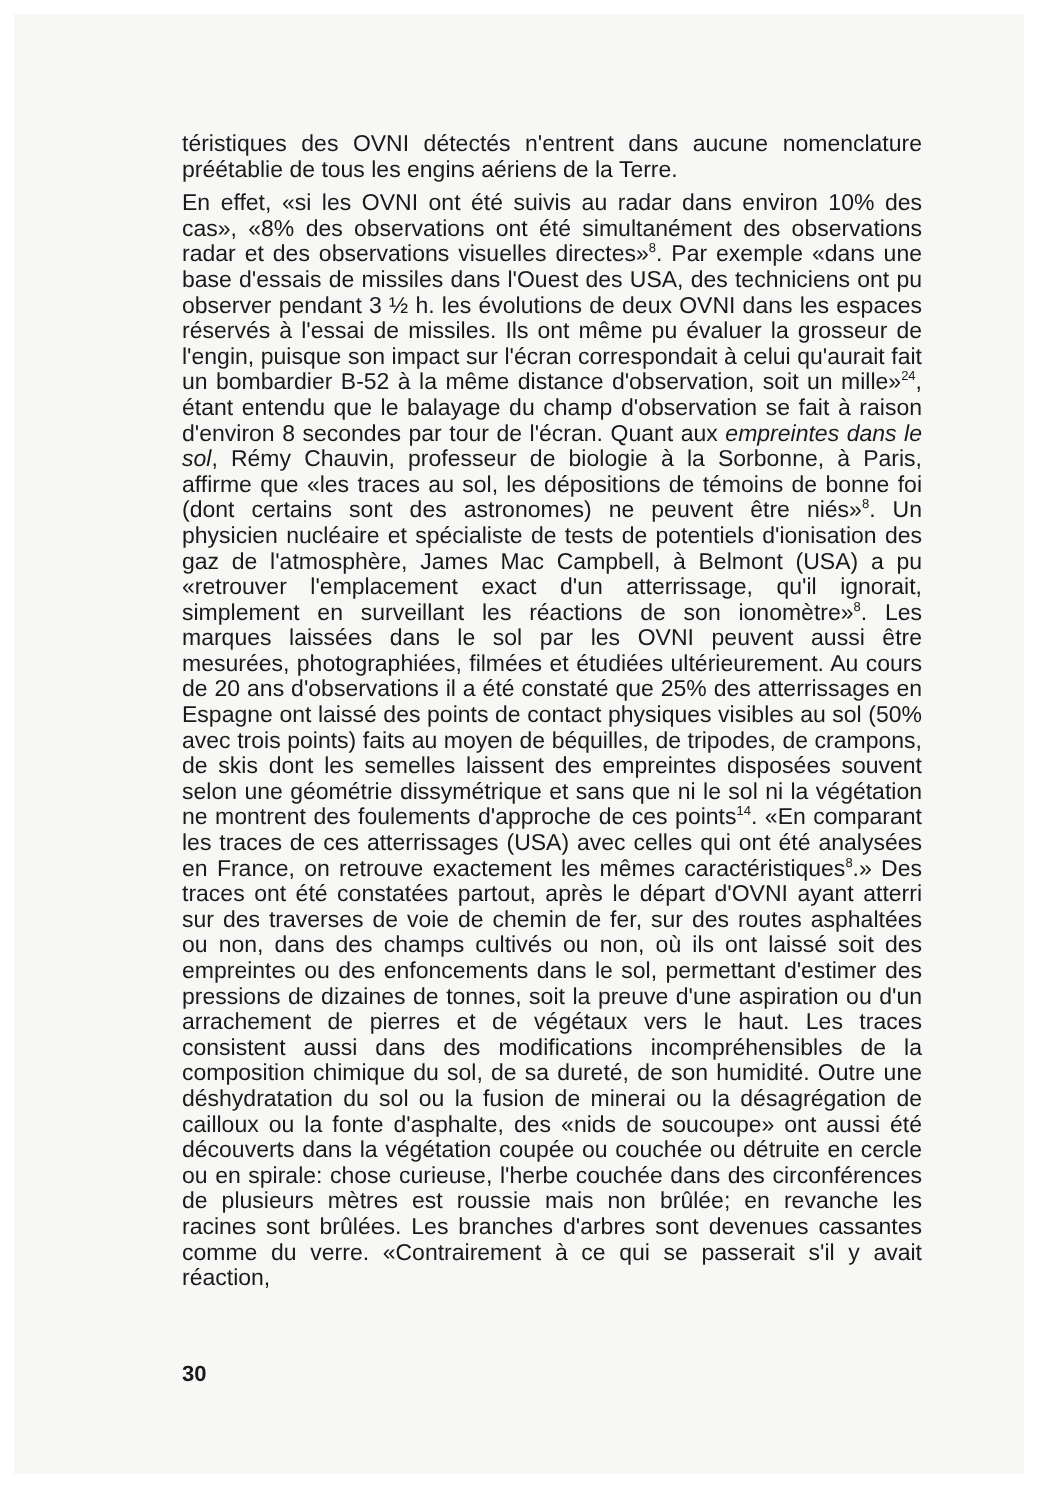téristiques des OVNI détectés n'entrent dans aucune nomenclature préétablie de tous les engins aériens de la Terre.
En effet, «si les OVNI ont été suivis au radar dans environ 10% des cas», «8% des observations ont été simultanément des observations radar et des observations visuelles directes»<sup>8</sup>. Par exemple «dans une base d'essais de missiles dans l'Ouest des USA, des techniciens ont pu observer pendant 3 ½ h. les évolutions de deux OVNI dans les espaces réservés à l'essai de missiles. Ils ont même pu évaluer la grosseur de l'engin, puisque son impact sur l'écran correspondait à celui qu'aurait fait un bombardier B-52 à la même distance d'observation, soit un mille»<sup>24</sup>, étant entendu que le balayage du champ d'observation se fait à raison d'environ 8 secondes par tour de l'écran. Quant aux empreintes dans le sol, Rémy Chauvin, professeur de biologie à la Sorbonne, à Paris, affirme que «les traces au sol, les dépositions de témoins de bonne foi (dont certains sont des astronomes) ne peuvent être niés»<sup>8</sup>. Un physicien nucléaire et spécialiste de tests de potentiels d'ionisation des gaz de l'atmosphère, James Mac Campbell, à Belmont (USA) a pu «retrouver l'emplacement exact d'un atterrissage, qu'il ignorait, simplement en surveillant les réactions de son ionomètre»<sup>8</sup>. Les marques laissées dans le sol par les OVNI peuvent aussi être mesurées, photographiées, filmées et étudiées ultérieurement. Au cours de 20 ans d'observations il a été constaté que 25% des atterrissages en Espagne ont laissé des points de contact physiques visibles au sol (50% avec trois points) faits au moyen de béquilles, de tripodes, de crampons, de skis dont les semelles laissent des empreintes disposées souvent selon une géométrie dissymétrique et sans que ni le sol ni la végétation ne montrent des foulements d'approche de ces points<sup>14</sup>. «En comparant les traces de ces atterrissages (USA) avec celles qui ont été analysées en France, on retrouve exactement les mêmes caractéristiques<sup>8</sup>.» Des traces ont été constatées partout, après le départ d'OVNI ayant atterri sur des traverses de voie de chemin de fer, sur des routes asphaltées ou non, dans des champs cultivés ou non, où ils ont laissé soit des empreintes ou des enfoncements dans le sol, permettant d'estimer des pressions de dizaines de tonnes, soit la preuve d'une aspiration ou d'un arrachement de pierres et de végétaux vers le haut. Les traces consistent aussi dans des modifications incompréhensibles de la composition chimique du sol, de sa dureté, de son humidité. Outre une déshydratation du sol ou la fusion de minerai ou la désagrégation de cailloux ou la fonte d'asphalte, des «nids de soucoupe» ont aussi été découverts dans la végétation coupée ou couchée ou détruite en cercle ou en spirale: chose curieuse, l'herbe couchée dans des circonférences de plusieurs mètres est roussie mais non brûlée; en revanche les racines sont brûlées. Les branches d'arbres sont devenues cassantes comme du verre. «Contrairement à ce qui se passerait s'il y avait réaction,
30